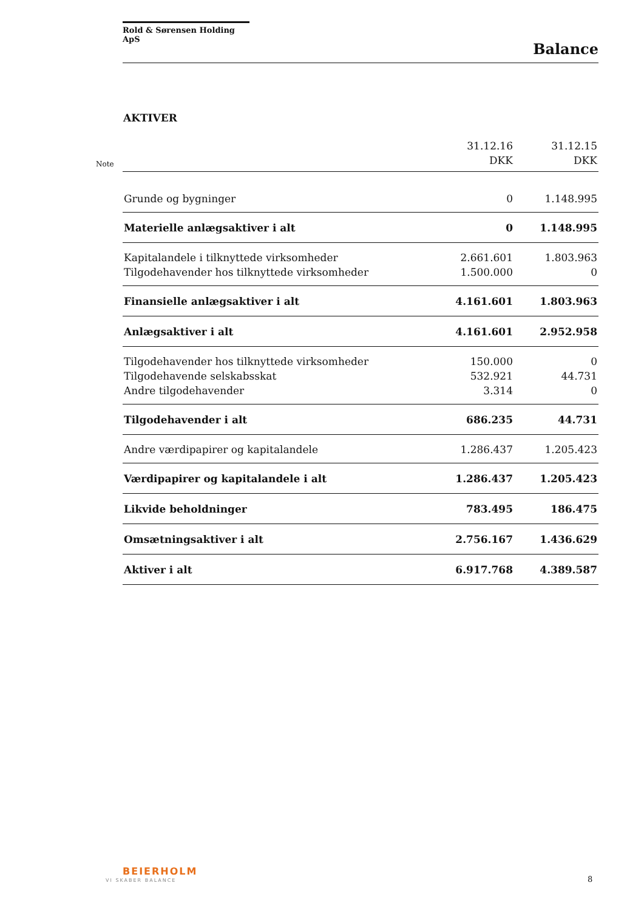Rold & Sørensen Holding ApS
Balance
AKTIVER
Note
| | 31.12.16 DKK | 31.12.15 DKK |
| --- | --- | --- |
| Grunde og bygninger | 0 | 1.148.995 |
| Materielle anlægsaktiver i alt | 0 | 1.148.995 |
| Kapitalandele i tilknyttede virksomheder | 2.661.601 | 1.803.963 |
| Tilgodehavender hos tilknyttede virksomheder | 1.500.000 | 0 |
| Finansielle anlægsaktiver i alt | 4.161.601 | 1.803.963 |
| Anlægsaktiver i alt | 4.161.601 | 2.952.958 |
| Tilgodehavender hos tilknyttede virksomheder | 150.000 | 0 |
| Tilgodehavende selskabsskat | 532.921 | 44.731 |
| Andre tilgodehavender | 3.314 | 0 |
| Tilgodehavender i alt | 686.235 | 44.731 |
| Andre værdipapirer og kapitalandele | 1.286.437 | 1.205.423 |
| Værdipapirer og kapitalandele i alt | 1.286.437 | 1.205.423 |
| Likvide beholdninger | 783.495 | 186.475 |
| Omsætningsaktiver i alt | 2.756.167 | 1.436.629 |
| Aktiver i alt | 6.917.768 | 4.389.587 |
BEIERHOLM
VI SKABER BALANCE 8